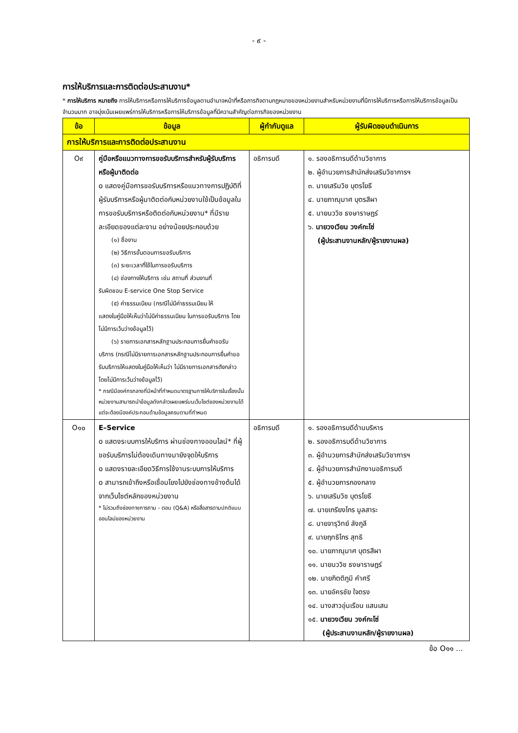- ๙ -
การให้บริการและการติดต่อประสานงาน*
* การให้บริการ หมายถึง การให้บริการหรือการให้บริการข้อมูลตามอำนาจหน้าที่หรือภารกิจตามกฎหมายของหน่วยงานสำหรับหน่วยงานที่มีการให้บริการหรือการให้บริการข้อมูลเป็นจำนวนมาก อาจมุ่งเน้นเผยแพร่การให้บริการหรือการให้บริการข้อมูลที่มีความสำคัญต่อภารกิจของหน่วยงาน
| ข้อ | ข้อมูล | ผู้กำกับดูแล | ผู้รับผิดชอบดำเนินการ |
| --- | --- | --- | --- |
| การให้บริการและการติดต่อประสานงาน | | | |
| O๙ | คู่มือหรือแนวทางการขอรับบริการสำหรับผู้รับบริการหรือผู้มาติดต่อ o แสดงคู่มือการขอรับบริการหรือแนวทางการปฏิบัติที่ผู้รับบริการหรือผู้มาติดต่อกับหน่วยงานใช้เป็นข้อมูลในการขอรับบริการหรือติดต่อกับหน่วยงาน* ที่มีรายละเอียดของแต่ละงาน อย่างน้อยประกอบด้วย (๑) ชื่องาน (๒) วิธีการขั้นตอนการขอรับบริการ (๓) ระยะเวลาที่ใช้ในการขอรับบริการ (๔) ช่องทางให้บริการ เช่น สถานที่ ส่วนงานที่ รับผิดชอบ E-service One Stop Service (๕) ค่าธรรมเนียม (กรณีไม่มีค่าธรรมเนียม ให้ แสดงในคู่มือให้เห็นว่าไม่มีค่าธรรมเนียม ในการขอรับบริการ โดยไม่มีการเว้นว่างข้อมูลไว้) (๖) รายการเอกสารหลักฐานประกอบการยื่นคำขอรับ บริการ (กรณีไม่มีรายการเอกสารหลักฐานประกอบการยื่นคำขอรับบริการให้แสดงในคู่มือให้เห็นว่า ไม่มีรายการเอกสารดังกล่าว โดยไม่มีการเว้นว่างข้อมูลไว้) * กรณีมีองค์กรกลางที่มีหน้าที่กำหนดมาตรฐานการให้บริการในเรื่องนั้น หน่วยงานสามารถนำข้อมูลดังกล่าวเผยแพร่บนเว็บไซต์ของหน่วยงานได้ แต่จะต้องมีองค์ประกอบด้านข้อมูลครบตามที่กำหนด | อธิการบดี | ๑. รองอธิการบดีด้านวิชาการ ๒. ผู้อำนวยการสำนักส่งเสริมวิชาการฯ ๓. นายเสริมวิช บุตรโยธี ๔. นายภาณุมาศ บุตรสีผา ๕. นายนววิช ธงษาราษฎร์ ๖. นายวงเวียน วงค์กะโซ่ (ผู้ประสานงานหลัก/ผู้รายงานผล) |
| O๑๐ | E–Service o แสดงระบบการให้บริการ ผ่านช่องทางออนไลน์* ที่ผู้ขอรับบริการไม่ต้องเดินทางมายังจุดให้บริการ o แสดงรายละเอียดวิธีการใช้งานระบบการให้บริการ o สามารถเข้าถึงหรือเชื่อมโยงไปยังช่องทางข้างต้นได้จากเว็บไซต์หลักของหน่วยงาน * ไม่รวมถึงช่องทางการถาม - ตอบ (Q&A) หรือสื่อสารตามปกติแบบออนไลน์ของหน่วยงาน | อธิการบดี | ๑. รองอธิการบดีด้านบริหาร ๒. รองอธิการบดีด้านวิชาการ ๓. ผู้อำนวยการสำนักส่งเสริมวิชาการฯ ๔. ผู้อำนวยการสำนักงานอธิการบดี ๕. ผู้อำนวยการกองกลาง ๖. นายเสริมวิช บุตรโยธี ๗. นายเกรียงไกร มูลสาระ ๘. นายจารุวิทย์ ลังภูลี ๙. นายฤทธิไกร สุทธิ ๑๐. นายภาณุมาศ บุตรสีผา ๑๑. นายนววิช ธงษาราษฎร์ ๑๒. นายกิตติภูมิ คำศรี ๑๓. นายอัครชัย ใจตรง ๑๔. นางสาวอุ่นเรือน แสนเสน ๑๕. นายวงเวียน วงค์กะโซ่ (ผู้ประสานงานหลัก/ผู้รายงานผล) |
ข้อ O๑๑ ...